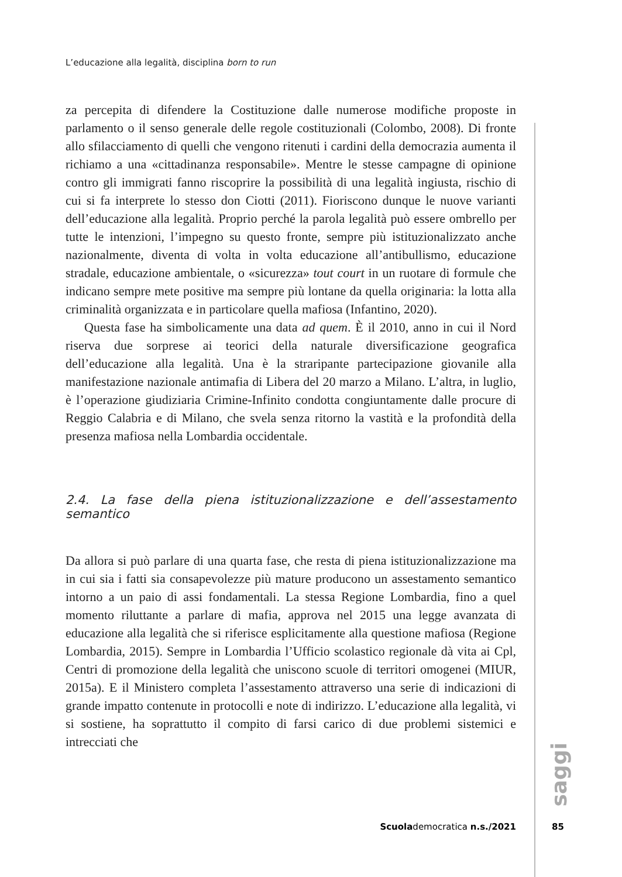L’educazione alla legalità, disciplina born to run
za percepita di difendere la Costituzione dalle numerose modifiche proposte in parlamento o il senso generale delle regole costituzionali (Colombo, 2008). Di fronte allo sfilacciamento di quelli che vengono ritenuti i cardini della democrazia aumenta il richiamo a una «cittadinanza responsabile». Mentre le stesse campagne di opinione contro gli immigrati fanno riscoprire la possibilità di una legalità ingiusta, rischio di cui si fa interprete lo stesso don Ciotti (2011). Fioriscono dunque le nuove varianti dell’educazione alla legalità. Proprio perché la parola legalità può essere ombrello per tutte le intenzioni, l’impegno su questo fronte, sempre più istituzionalizzato anche nazionalmente, diventa di volta in volta educazione all’antibullismo, educazione stradale, educazione ambientale, o «sicurezza» tout court in un ruotare di formule che indicano sempre mete positive ma sempre più lontane da quella originaria: la lotta alla criminalità organizzata e in particolare quella mafiosa (Infantino, 2020).
Questa fase ha simbolicamente una data ad quem. È il 2010, anno in cui il Nord riserva due sorprese ai teorici della naturale diversificazione geografica dell’educazione alla legalità. Una è la straripante partecipazione giovanile alla manifestazione nazionale antimafia di Libera del 20 marzo a Milano. L’altra, in luglio, è l’operazione giudiziaria Crimine-Infinito condotta congiuntamente dalle procure di Reggio Calabria e di Milano, che svela senza ritorno la vastità e la profondità della presenza mafiosa nella Lombardia occidentale.
2.4. La fase della piena istituzionalizzazione e dell’assestamento semantico
Da allora si può parlare di una quarta fase, che resta di piena istituzionalizzazione ma in cui sia i fatti sia consapevolezze più mature producono un assestamento semantico intorno a un paio di assi fondamentali. La stessa Regione Lombardia, fino a quel momento riluttante a parlare di mafia, approva nel 2015 una legge avanzata di educazione alla legalità che si riferisce esplicitamente alla questione mafiosa (Regione Lombardia, 2015). Sempre in Lombardia l’Ufficio scolastico regionale dà vita ai Cpl, Centri di promozione della legalità che uniscono scuole di territori omogenei (MIUR, 2015a). E il Ministero completa l’assestamento attraverso una serie di indicazioni di grande impatto contenute in protocolli e note di indirizzo. L’educazione alla legalità, vi si sostiene, ha soprattutto il compito di farsi carico di due problemi sistemici e intrecciati che
saggi
Scuolademocratica n.s./2021 85